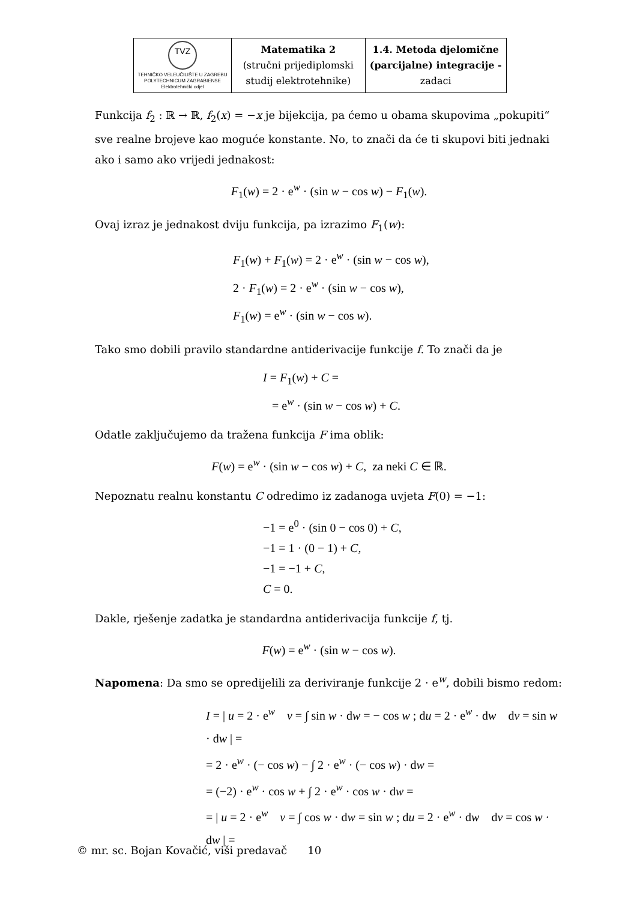| TVZ TEHNIČKO VELEUČILIŠTE U ZAGREBU POLYTECHNICUM ZAGRABIENSE Elektrotehnički odjel | Matematika 2 (stručni prijediplomski studij elektrotehnike) | 1.4. Metoda djelomične (parcijalne) integracije - zadaci |
Funkcija f<sub>2</sub> : ℝ → ℝ, f<sub>2</sub>(x) = −x je bijekcija, pa ćemo u obama skupovima „pokupiti“ sve realne brojeve kao moguće konstante. No, to znači da će ti skupovi biti jednaki ako i samo ako vrijedi jednakost:
F<sub>1</sub>(w) = 2 · e<sup>w</sup> · (sin w − cos w) − F<sub>1</sub>(w).
Ovaj izraz je jednakost dviju funkcija, pa izrazimo F<sub>1</sub>(w):
F<sub>1</sub>(w) + F<sub>1</sub>(w) = 2 · e<sup>w</sup> · (sin w − cos w),
2 · F<sub>1</sub>(w) = 2 · e<sup>w</sup> · (sin w − cos w),
F<sub>1</sub>(w) = e<sup>w</sup> · (sin w − cos w).
Tako smo dobili pravilo standardne antiderivacije funkcije f. To znači da je
I = F<sub>1</sub>(w) + C =
= e<sup>w</sup> · (sin w − cos w) + C.
Odatle zaključujemo da tražena funkcija F ima oblik:
F(w) = e<sup>w</sup> · (sin w − cos w) + C, za neki C ∈ ℝ.
Nepoznatu realnu konstantu C odredimo iz zadanoga uvjeta F(0) = −1:
−1 = e<sup>0</sup> · (sin 0 − cos 0) + C,
−1 = 1 · (0 − 1) + C,
−1 = −1 + C,
C = 0.
Dakle, rješenje zadatka je standardna antiderivacija funkcije f, tj.
F(w) = e<sup>w</sup> · (sin w − cos w).
Napomena: Da smo se opredijelili za deriviranje funkcije 2 · e<sup>w</sup>, dobili bismo redom:
I = | u = 2 · e<sup>w</sup> v = ∫ sin w · dw = − cos w ; du = 2 · e<sup>w</sup> · dw dv = sin w · dw | =
= 2 · e<sup>w</sup> · (− cos w) − ∫ 2 · e<sup>w</sup> · (− cos w) · dw =
= (−2) · e<sup>w</sup> · cos w + ∫ 2 · e<sup>w</sup> · cos w · dw =
= | u = 2 · e<sup>w</sup> v = ∫ cos w · dw = sin w ; du = 2 · e<sup>w</sup> · dw dv = cos w · dw | =
© mr. sc. Bojan Kovačić, viši predavač 10